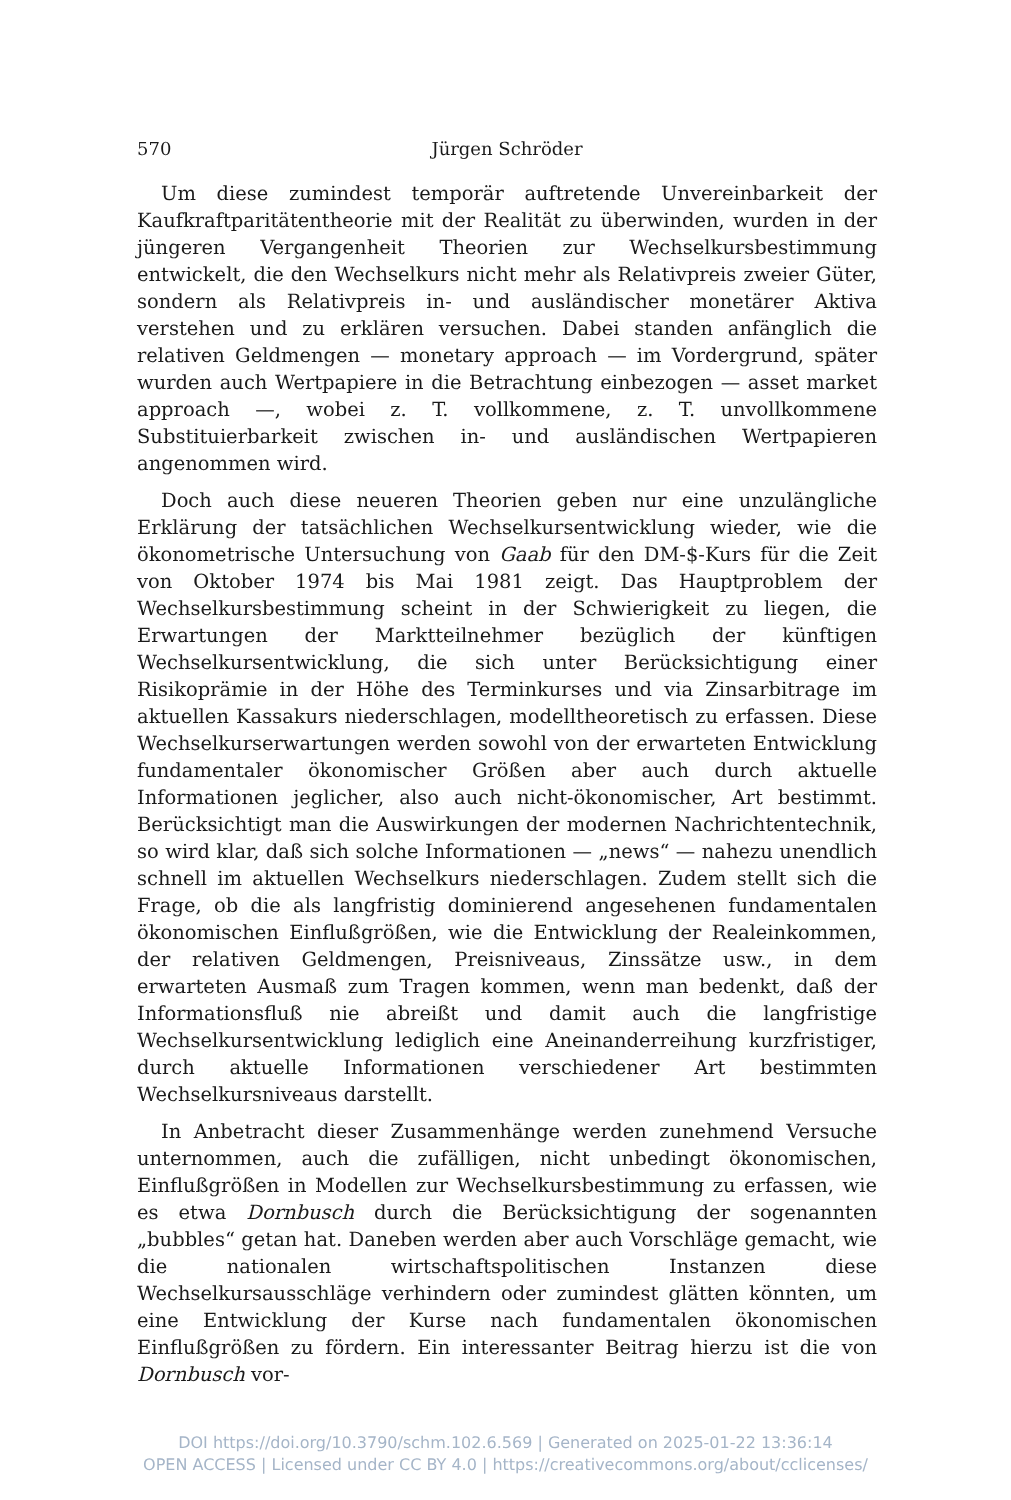570 Jürgen Schröder
Um diese zumindest temporär auftretende Unvereinbarkeit der Kaufkraftparitätentheorie mit der Realität zu überwinden, wurden in der jüngeren Vergangenheit Theorien zur Wechselkursbestimmung entwickelt, die den Wechselkurs nicht mehr als Relativpreis zweier Güter, sondern als Relativpreis in- und ausländischer monetärer Aktiva verstehen und zu erklären versuchen. Dabei standen anfänglich die relativen Geldmengen — monetary approach — im Vordergrund, später wurden auch Wertpapiere in die Betrachtung einbezogen — asset market approach —, wobei z. T. vollkommene, z. T. unvollkommene Substituierbarkeit zwischen in- und ausländischen Wertpapieren angenommen wird.
Doch auch diese neueren Theorien geben nur eine unzulängliche Erklärung der tatsächlichen Wechselkursentwicklung wieder, wie die ökonometrische Untersuchung von Gaab für den DM-$-Kurs für die Zeit von Oktober 1974 bis Mai 1981 zeigt. Das Hauptproblem der Wechselkursbestimmung scheint in der Schwierigkeit zu liegen, die Erwartungen der Marktteilnehmer bezüglich der künftigen Wechselkursentwicklung, die sich unter Berücksichtigung einer Risikoprämie in der Höhe des Terminkurses und via Zinsarbitrage im aktuellen Kassakurs niederschlagen, modelltheoretisch zu erfassen. Diese Wechselkurserwartungen werden sowohl von der erwarteten Entwicklung fundamentaler ökonomischer Größen aber auch durch aktuelle Informationen jeglicher, also auch nicht-ökonomischer, Art bestimmt. Berücksichtigt man die Auswirkungen der modernen Nachrichtentechnik, so wird klar, daß sich solche Informationen — „news“ — nahezu unendlich schnell im aktuellen Wechselkurs niederschlagen. Zudem stellt sich die Frage, ob die als langfristig dominierend angesehenen fundamentalen ökonomischen Einflußgrößen, wie die Entwicklung der Realeinkommen, der relativen Geldmengen, Preisniveaus, Zinssätze usw., in dem erwarteten Ausmaß zum Tragen kommen, wenn man bedenkt, daß der Informationsfluß nie abreißt und damit auch die langfristige Wechselkursentwicklung lediglich eine Aneinanderreihung kurzfristiger, durch aktuelle Informationen verschiedener Art bestimmten Wechselkursniveaus darstellt.
In Anbetracht dieser Zusammenhänge werden zunehmend Versuche unternommen, auch die zufälligen, nicht unbedingt ökonomischen, Einflußgrößen in Modellen zur Wechselkursbestimmung zu erfassen, wie es etwa Dornbusch durch die Berücksichtigung der sogenannten „bubbles“ getan hat. Daneben werden aber auch Vorschläge gemacht, wie die nationalen wirtschaftspolitischen Instanzen diese Wechselkursausschläge verhindern oder zumindest glätten könnten, um eine Entwicklung der Kurse nach fundamentalen ökonomischen Einflußgrößen zu fördern. Ein interessanter Beitrag hierzu ist die von Dornbusch vor-
DOI https://doi.org/10.3790/schm.102.6.569 | Generated on 2025-01-22 13:36:14
OPEN ACCESS | Licensed under CC BY 4.0 | https://creativecommons.org/about/cclicenses/